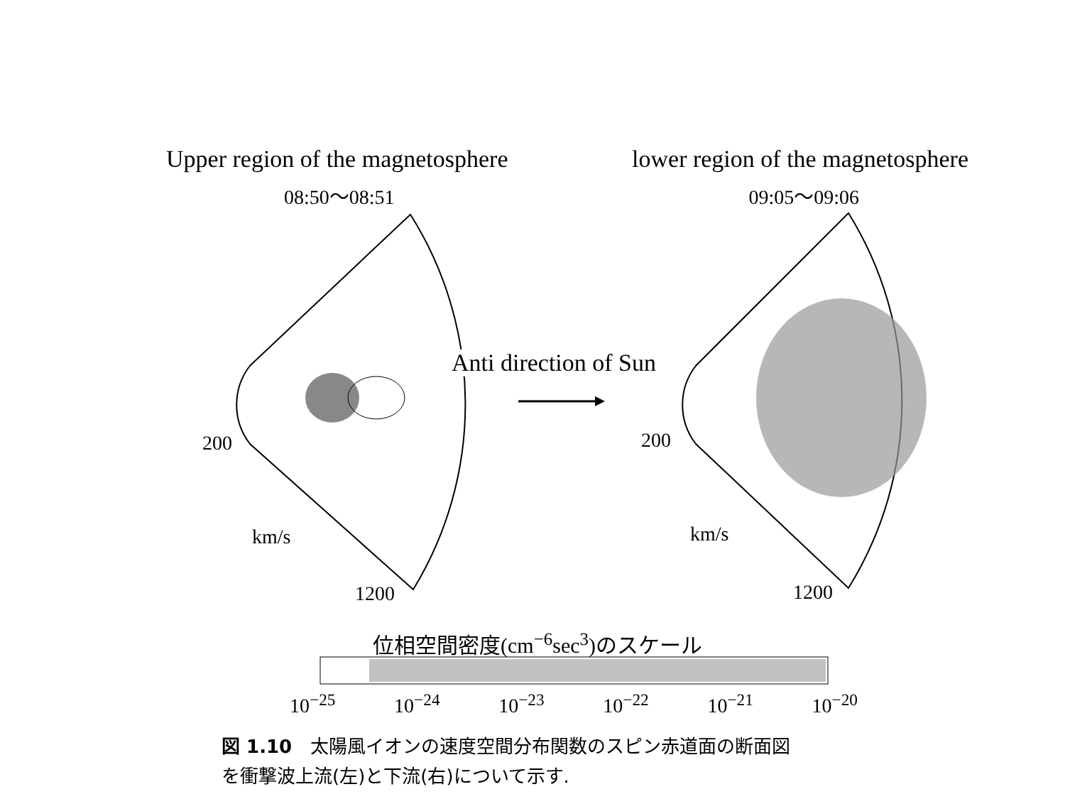Upper region of the magnetosphere lower region of the magnetosphere
08:50～08:51 09:05～09:06
Anti direction of Sun
200
km/s
1200
200
km/s
1200
位相空間密度(cm<sup>−6</sup>sec<sup>3</sup>)のスケール
10<sup>−25</sup> 10<sup>−24</sup> 10<sup>−23</sup> 10<sup>−22</sup> 10<sup>−21</sup> 10<sup>−20</sup>
図 1.10　太陽風イオンの速度空間分布関数のスピン赤道面の断面図
を衝撃波上流(左)と下流(右)について示す.